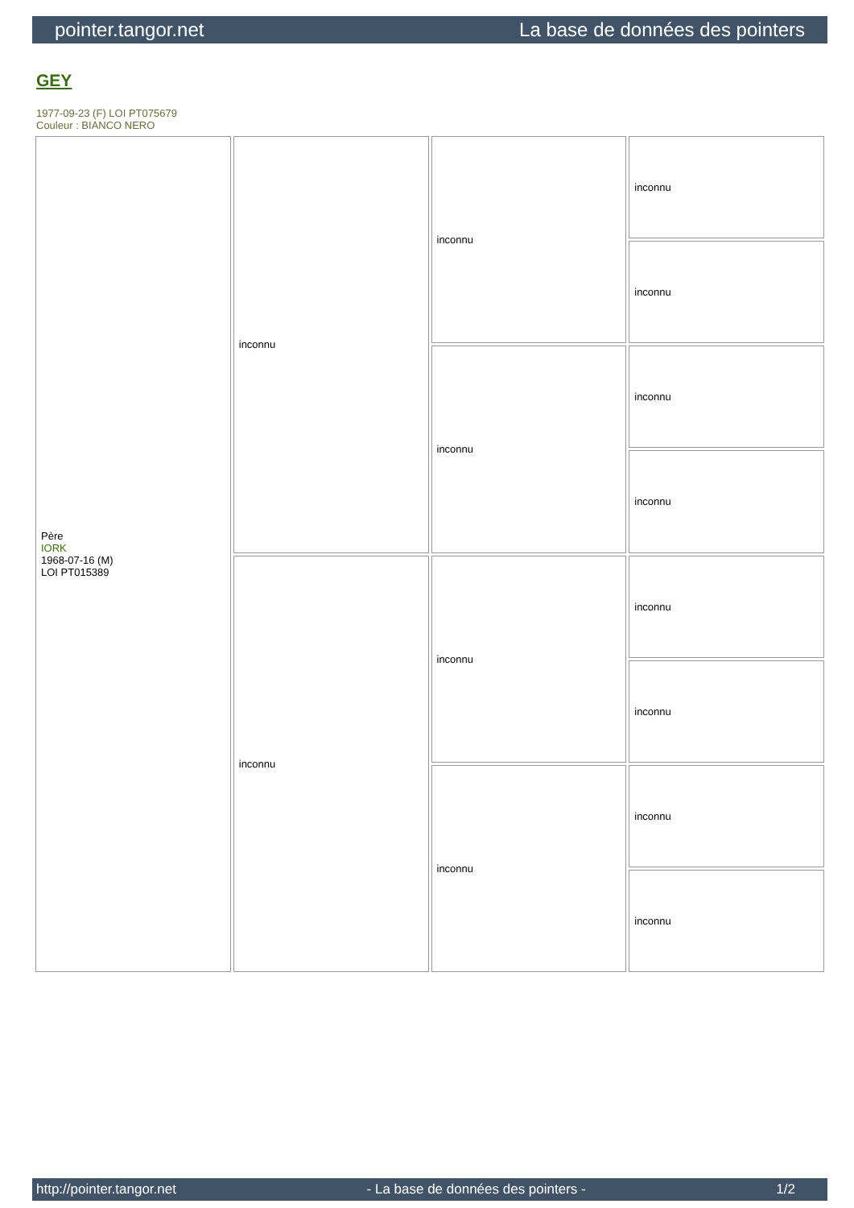pointer.tangor.net La base de données des pointers
GEY
1977-09-23 (F) LOI PT075679
Couleur : BIANCO NERO
| Père IORK 1968-07-16 (M) LOI PT015389 | inconnu | inconnu | inconnu |
| | | | inconnu |
| | | inconnu | inconnu |
| | | | inconnu |
| | inconnu | inconnu | inconnu |
| | | | inconnu |
| | | inconnu | inconnu |
| | | | inconnu |
http://pointer.tangor.net - La base de données des pointers - 1/2